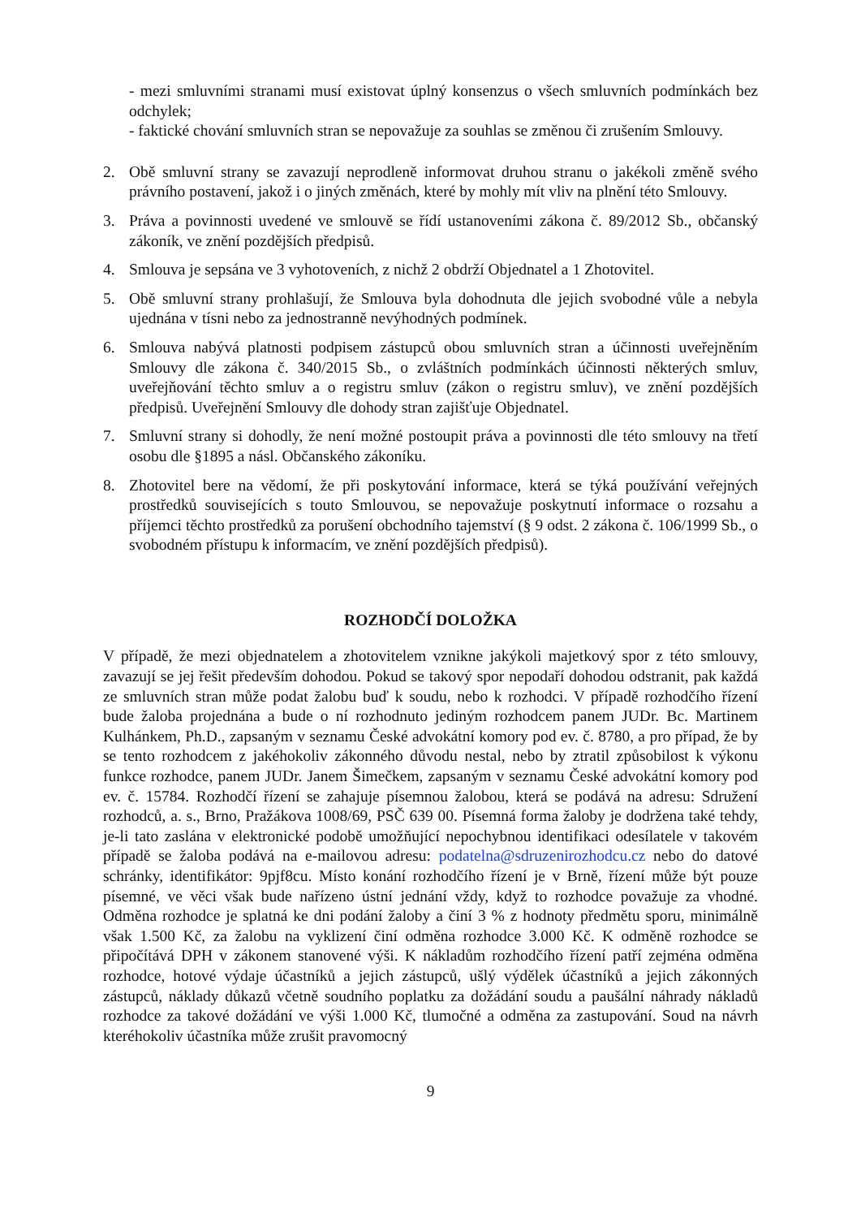- mezi smluvními stranami musí existovat úplný konsenzus o všech smluvních podmínkách bez odchylek;
- faktické chování smluvních stran se nepovažuje za souhlas se změnou či zrušením Smlouvy.
2. Obě smluvní strany se zavazují neprodleně informovat druhou stranu o jakékoli změně svého právního postavení, jakož i o jiných změnách, které by mohly mít vliv na plnění této Smlouvy.
3. Práva a povinnosti uvedené ve smlouvě se řídí ustanoveními zákona č. 89/2012 Sb., občanský zákoník, ve znění pozdějších předpisů.
4. Smlouva je sepsána ve 3 vyhotoveních, z nichž 2 obdrží Objednatel a 1 Zhotovitel.
5. Obě smluvní strany prohlašují, že Smlouva byla dohodnuta dle jejich svobodné vůle a nebyla ujednána v tísni nebo za jednostranně nevýhodných podmínek.
6. Smlouva nabývá platnosti podpisem zástupců obou smluvních stran a účinnosti uveřejněním Smlouvy dle zákona č. 340/2015 Sb., o zvláštních podmínkách účinnosti některých smluv, uveřejňování těchto smluv a o registru smluv (zákon o registru smluv), ve znění pozdějších předpisů. Uveřejnění Smlouvy dle dohody stran zajišťuje Objednatel.
7. Smluvní strany si dohodly, že není možné postoupit práva a povinnosti dle této smlouvy na třetí osobu dle §1895 a násl. Občanského zákoníku.
8. Zhotovitel bere na vědomí, že při poskytování informace, která se týká používání veřejných prostředků souvisejících s touto Smlouvou, se nepovažuje poskytnutí informace o rozsahu a příjemci těchto prostředků za porušení obchodního tajemství (§ 9 odst. 2 zákona č. 106/1999 Sb., o svobodném přístupu k informacím, ve znění pozdějších předpisů).
ROZHODČÍ DOLOŽKA
V případě, že mezi objednatelem a zhotovitelem vznikne jakýkoli majetkový spor z této smlouvy, zavazují se jej řešit především dohodou. Pokud se takový spor nepodaří dohodou odstranit, pak každá ze smluvních stran může podat žalobu buď k soudu, nebo k rozhodci. V případě rozhodčího řízení bude žaloba projednána a bude o ní rozhodnuto jediným rozhodcem panem JUDr. Bc. Martinem Kulhánkem, Ph.D., zapsaným v seznamu České advokátní komory pod ev. č. 8780, a pro případ, že by se tento rozhodcem z jakéhokoliv zákonného důvodu nestal, nebo by ztratil způsobilost k výkonu funkce rozhodce, panem JUDr. Janem Šimečkem, zapsaným v seznamu České advokátní komory pod ev. č. 15784. Rozhodčí řízení se zahajuje písemnou žalobou, která se podává na adresu: Sdružení rozhodců, a. s., Brno, Pražákova 1008/69, PSČ 639 00. Písemná forma žaloby je dodržena také tehdy, je-li tato zaslána v elektronické podobě umožňující nepochybnou identifikaci odesílatele v takovém případě se žaloba podává na e-mailovou adresu: podatelna@sdruzenirozhodcu.cz nebo do datové schránky, identifikátor: 9pjf8cu. Místo konání rozhodčího řízení je v Brně, řízení může být pouze písemné, ve věci však bude nařízeno ústní jednání vždy, když to rozhodce považuje za vhodné. Odměna rozhodce je splatná ke dni podání žaloby a činí 3 % z hodnoty předmětu sporu, minimálně však 1.500 Kč, za žalobu na vyklizení činí odměna rozhodce 3.000 Kč. K odměně rozhodce se připočítává DPH v zákonem stanovené výši. K nákladům rozhodčího řízení patří zejména odměna rozhodce, hotové výdaje účastníků a jejich zástupců, ušlý výdělek účastníků a jejich zákonných zástupců, náklady důkazů včetně soudního poplatku za dožádání soudu a paušální náhrady nákladů rozhodce za takové dožádání ve výši 1.000 Kč, tlumočné a odměna za zastupování. Soud na návrh kteréhokoliv účastníka může zrušit pravomocný
9